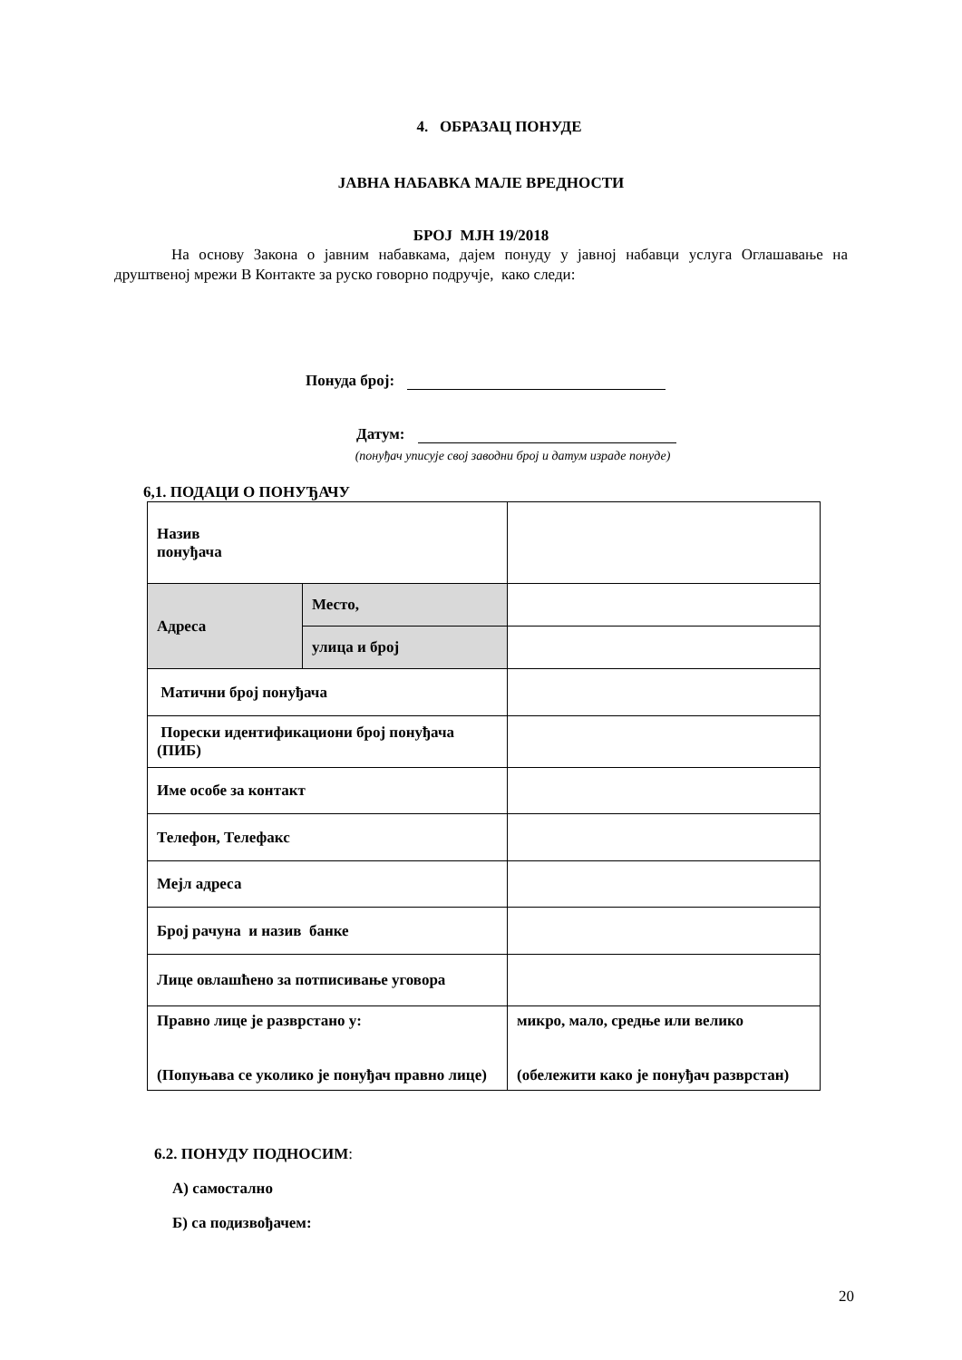4. ОБРАЗАЦ ПОНУДЕ
ЈАВНА НАБАВКА МАЛЕ ВРЕДНОСТИ
БРОЈ МЈН 19/2018
На основу Закона о јавним набавкама, дајем понуду у јавној набавци услуга Оглашавање на друштвеној мрежи В Контакте за руско говорно подручје, како следи:
Понуда број:
Датум:
(понуђач уписује свој заводни број и датум израде понуде)
6,1. ПОДАЦИ О ПОНУЂАЧУ
| Назив понуђача | | |
| Адреса | Место, | |
| | улица и број | |
| Матични број понуђача | | |
| Порески идентификациони број понуђача (ПИБ) | | |
| Име особе за контакт | | |
| Телефон, Телефакс | | |
| Мејл адреса | | |
| Број рачуна и назив банке | | |
| Лице овлашћено за потписивање уговора | | |
| Правно лице је разврстано у: (Попуњава се уколико је понуђач правно лице) | | микро, мало, средње или велико (обележити како је понуђач разврстан) |
6.2. ПОНУДУ ПОДНОСИМ:
А) самостално
Б) са подизвођачем:
20